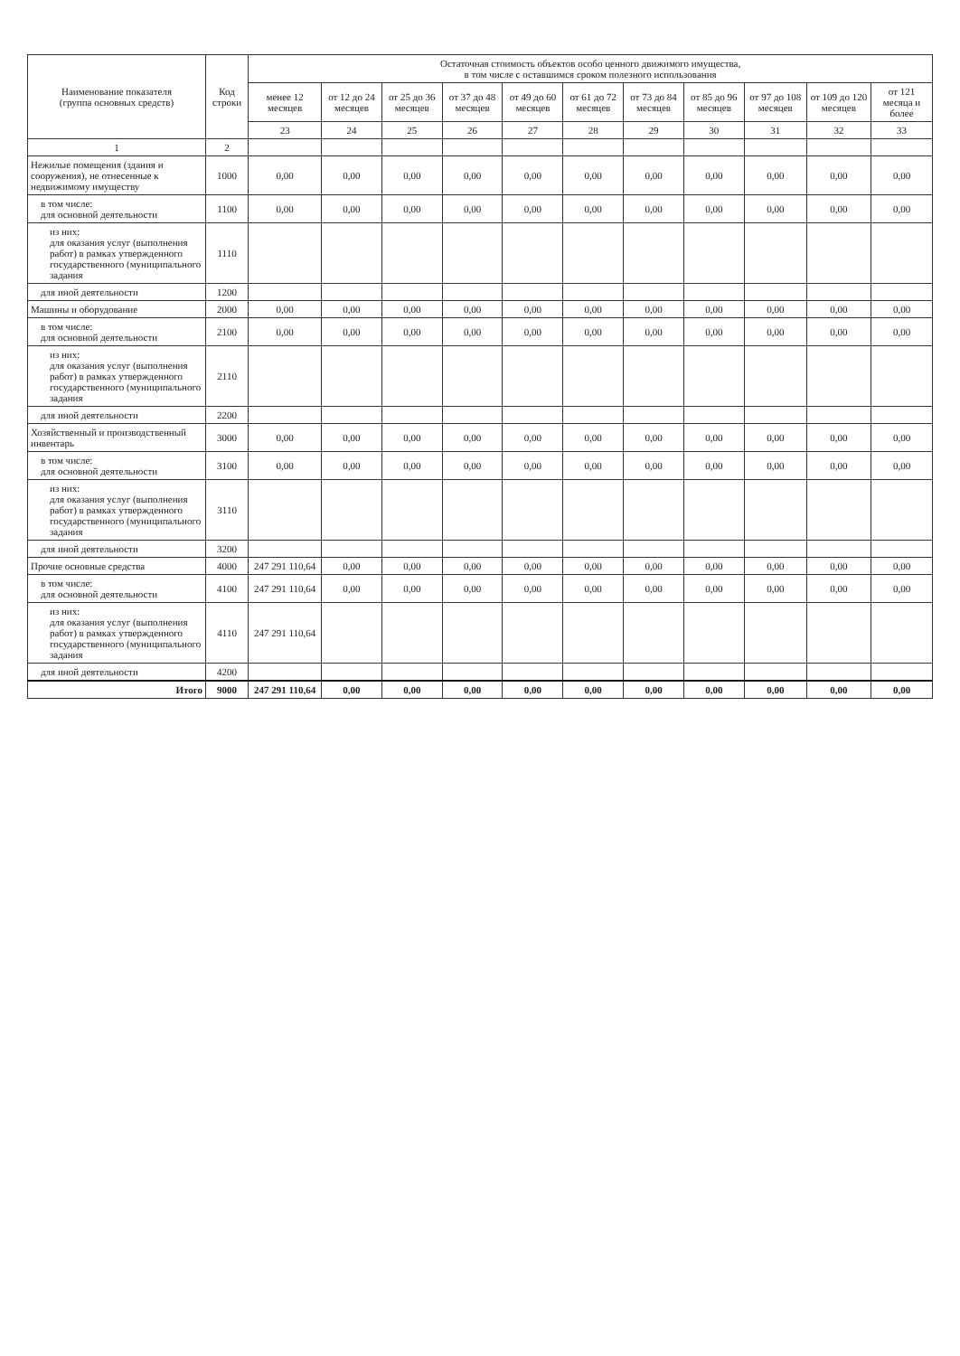| Наименование показателя (группа основных средств) | Код строки | Остаточная стоимость объектов особо ценного движимого имущества, в том числе с оставшимся сроком полезного использования | | | | | | | | | | |
| --- | --- | --- | --- | --- | --- | --- | --- | --- | --- | --- | --- | --- |
| | | менее 12 месяцев | от 12 до 24 месяцев | от 25 до 36 месяцев | от 37 до 48 месяцев | от 49 до 60 месяцев | от 61 до 72 месяцев | от 73 до 84 месяцев | от 85 до 96 месяцев | от 97 до 108 месяцев | от 109 до 120 месяцев | от 121 месяца и более |
| | | 23 | 24 | 25 | 26 | 27 | 28 | 29 | 30 | 31 | 32 | 33 |
| 1 | 2 | | | | | | | | | | | |
| Нежилые помещения (здания и сооружения), не отнесенные к недвижимому имуществу | 1000 | 0,00 | 0,00 | 0,00 | 0,00 | 0,00 | 0,00 | 0,00 | 0,00 | 0,00 | 0,00 | 0,00 |
| в том числе: для основной деятельности | 1100 | 0,00 | 0,00 | 0,00 | 0,00 | 0,00 | 0,00 | 0,00 | 0,00 | 0,00 | 0,00 | 0,00 |
| из них: для оказания услуг (выполнения работ) в рамках утвержденного государственного (муниципального задания | 1110 | | | | | | | | | | | |
| для иной деятельности | 1200 | | | | | | | | | | | |
| Машины и оборудование | 2000 | 0,00 | 0,00 | 0,00 | 0,00 | 0,00 | 0,00 | 0,00 | 0,00 | 0,00 | 0,00 | 0,00 |
| в том числе: для основной деятельности | 2100 | 0,00 | 0,00 | 0,00 | 0,00 | 0,00 | 0,00 | 0,00 | 0,00 | 0,00 | 0,00 | 0,00 |
| из них: для оказания услуг (выполнения работ) в рамках утвержденного государственного (муниципального задания | 2110 | | | | | | | | | | | |
| для иной деятельности | 2200 | | | | | | | | | | | |
| Хозяйственный и производственный инвентарь | 3000 | 0,00 | 0,00 | 0,00 | 0,00 | 0,00 | 0,00 | 0,00 | 0,00 | 0,00 | 0,00 | 0,00 |
| в том числе: для основной деятельности | 3100 | 0,00 | 0,00 | 0,00 | 0,00 | 0,00 | 0,00 | 0,00 | 0,00 | 0,00 | 0,00 | 0,00 |
| из них: для оказания услуг (выполнения работ) в рамках утвержденного государственного (муниципального задания | 3110 | | | | | | | | | | | |
| для иной деятельности | 3200 | | | | | | | | | | | |
| Прочие основные средства | 4000 | 247 291 110,64 | 0,00 | 0,00 | 0,00 | 0,00 | 0,00 | 0,00 | 0,00 | 0,00 | 0,00 | 0,00 |
| в том числе: для основной деятельности | 4100 | 247 291 110,64 | 0,00 | 0,00 | 0,00 | 0,00 | 0,00 | 0,00 | 0,00 | 0,00 | 0,00 | 0,00 |
| из них: для оказания услуг (выполнения работ) в рамках утвержденного государственного (муниципального задания | 4110 | 247 291 110,64 | | | | | | | | | | |
| для иной деятельности | 4200 | | | | | | | | | | | |
| Итого | 9000 | 247 291 110,64 | 0,00 | 0,00 | 0,00 | 0,00 | 0,00 | 0,00 | 0,00 | 0,00 | 0,00 | 0,00 |